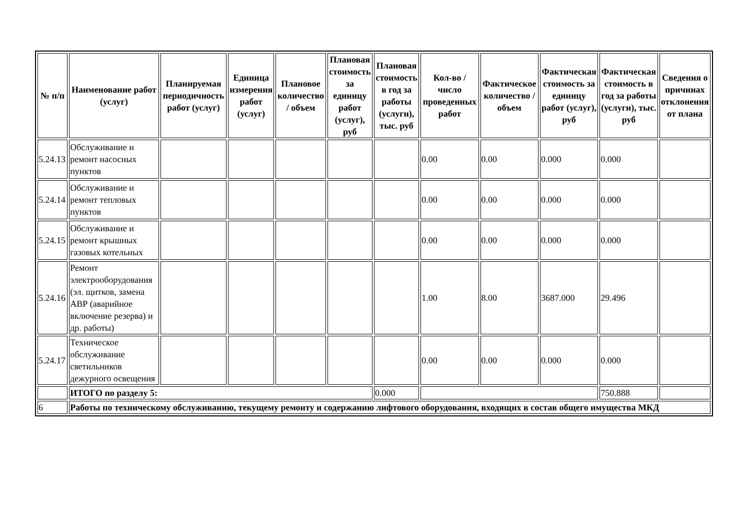| № п/п | Наименование работ (услуг) | Планируемая периодичность работ (услуг) | Единица измерения работ (услуг) | Плановое количество / объем | Плановая стоимость за единицу работ (услуг), руб | Плановая стоимость в год за работы (услуги), тыс. руб | Кол-во / число проведенных работ | Фактическое количество / объем | Фактическая стоимость за единицу работ (услуг), руб | Фактическая стоимость в год за работы (услуги), тыс. руб | Сведения о причинах отклонения от плана |
| --- | --- | --- | --- | --- | --- | --- | --- | --- | --- | --- | --- |
| 5.24.13 | Обслуживание и ремонт насосных пунктов | | | | | | 0.00 | 0.00 | 0.000 | 0.000 | |
| 5.24.14 | Обслуживание и ремонт тепловых пунктов | | | | | | 0.00 | 0.00 | 0.000 | 0.000 | |
| 5.24.15 | Обслуживание и ремонт крышных газовых котельных | | | | | | 0.00 | 0.00 | 0.000 | 0.000 | |
| 5.24.16 | Ремонт электрооборудования (эл. щитков, замена АВР (аварийное включение резерва) и др. работы) | | | | | | 1.00 | 8.00 | 3687.000 | 29.496 | |
| 5.24.17 | Техническое обслуживание светильников дежурного освещения | | | | | | 0.00 | 0.00 | 0.000 | 0.000 | |
| | ИТОГО по разделу 5: | | | | | 0.000 | | | | 750.888 | |
| 6 | Работы по техническому обслуживанию, текущему ремонту и содержанию лифтового оборудования, входящих в состав общего имущества МКД | | | | | | | | | | |